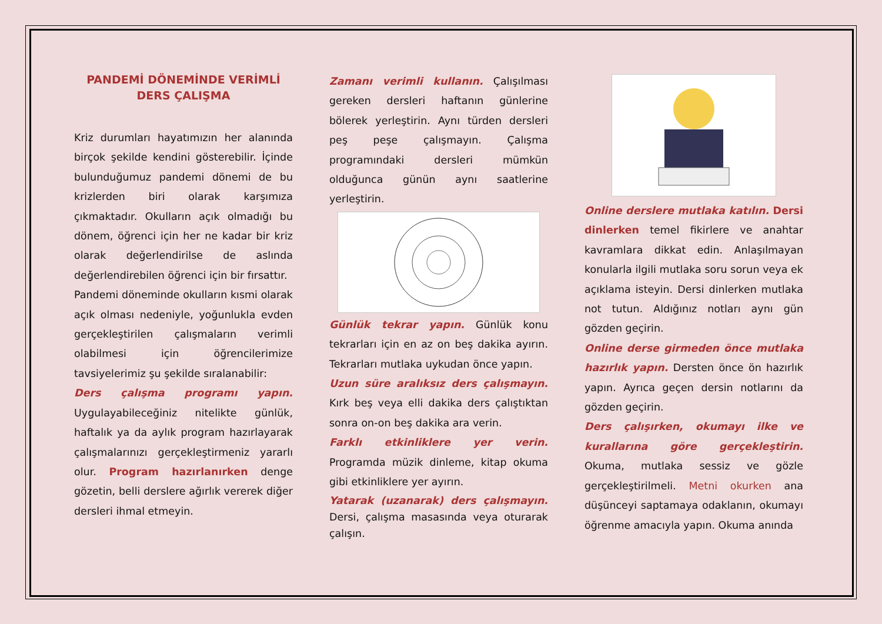PANDEMİ DÖNEMİNDE VERİMLİ DERS ÇALIŞMA
Kriz durumları hayatımızın her alanında birçok şekilde kendini gösterebilir. İçinde bulunduğumuz pandemi dönemi de bu krizlerden biri olarak karşımıza çıkmaktadır. Okulların açık olmadığı bu dönem, öğrenci için her ne kadar bir kriz olarak değerlendirilse de aslında değerlendirebilen öğrenci için bir fırsattır.
Pandemi döneminde okulların kısmi olarak açık olması nedeniyle, yoğunlukla evden gerçekleştirilen çalışmaların verimli olabilmesi için öğrencilerimize tavsiyelerimiz şu şekilde sıralanabilir:
Ders çalışma programı yapın. Uygulayabileceğiniz nitelikte günlük, haftalık ya da aylık program hazırlayarak çalışmalarınızı gerçekleştirmeniz yararlı olur. Program hazırlanırken denge gözetin, belli derslere ağırlık vererek diğer dersleri ihmal etmeyin.
Zamanı verimli kullanın. Çalışılması gereken dersleri haftanın günlerine bölerek yerleştirin. Aynı türden dersleri peş peşe çalışmayın. Çalışma programındaki dersleri mümkün olduğunca günün aynı saatlerine yerleştirin.
Günlük tekrar yapın. Günlük konu tekrarları için en az on beş dakika ayırın. Tekrarları mutlaka uykudan önce yapın.
Uzun süre aralıksız ders çalışmayın. Kırk beş veya elli dakika ders çalıştıktan sonra on-on beş dakika ara verin.
Farklı etkinliklere yer verin. Programda müzik dinleme, kitap okuma gibi etkinliklere yer ayırın.
Yatarak (uzanarak) ders çalışmayın. Dersi, çalışma masasında veya oturarak çalışın.
Online derslere mutlaka katılın. Dersi dinlerken temel fikirlere ve anahtar kavramlara dikkat edin. Anlaşılmayan konularla ilgili mutlaka soru sorun veya ek açıklama isteyin. Dersi dinlerken mutlaka not tutun. Aldığınız notları aynı gün gözden geçirin.
Online derse girmeden önce mutlaka hazırlık yapın. Dersten önce ön hazırlık yapın. Ayrıca geçen dersin notlarını da gözden geçirin.
Ders çalışırken, okumayı ilke ve kurallarına göre gerçekleştirin. Okuma, mutlaka sessiz ve gözle gerçekleştirilmeli. Metni okurken ana düşünceyi saptamaya odaklanın, okumayı öğrenme amacıyla yapın. Okuma anında